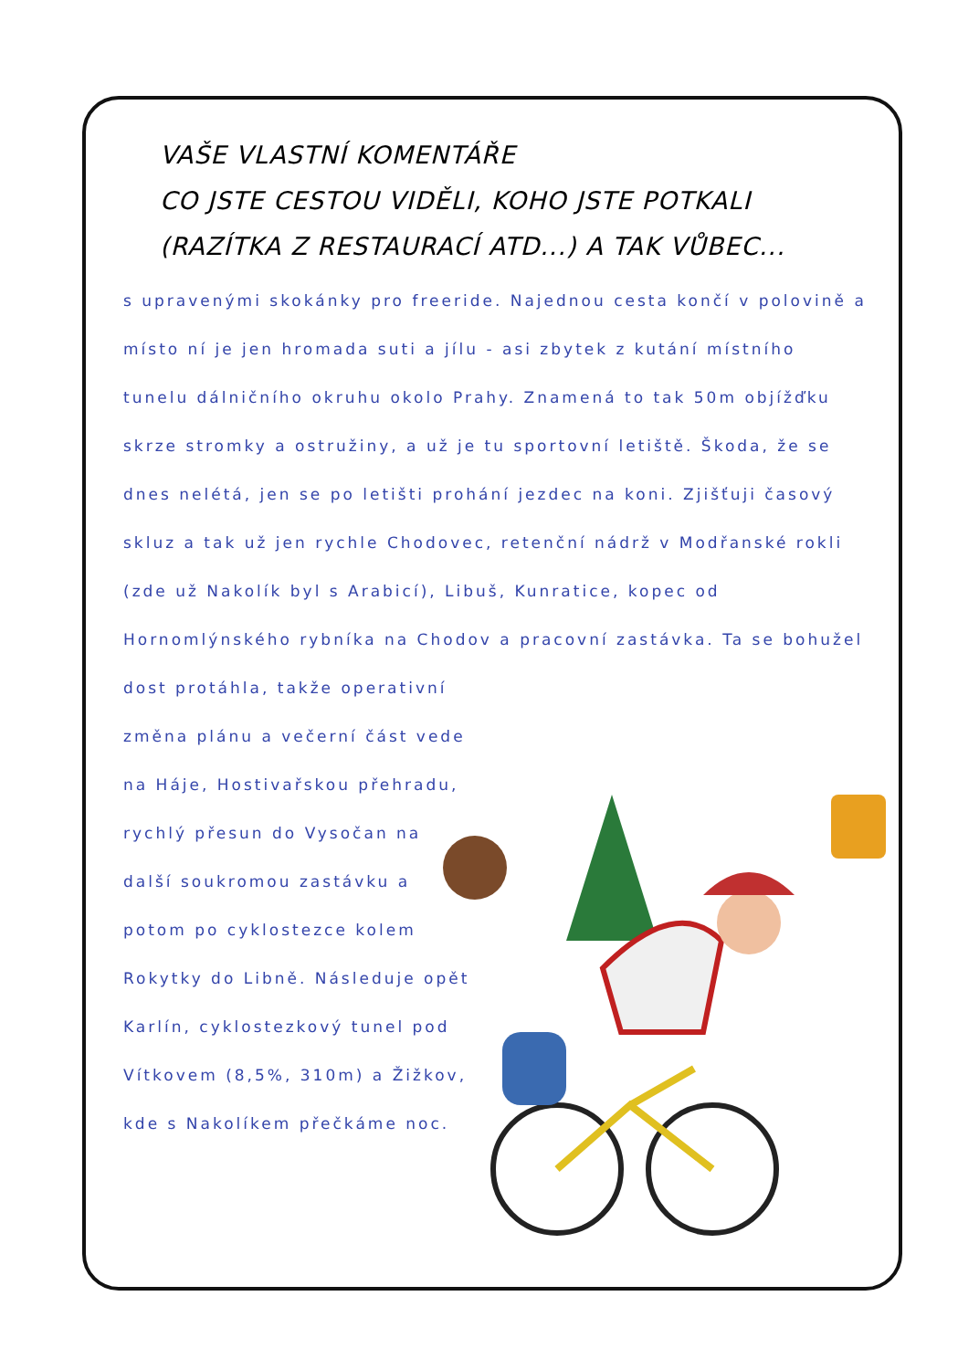VAŠE VLASTNÍ KOMENTÁŘE
CO JSTE CESTOU VIDĚLI, KOHO JSTE POTKALI
(RAZÍTKA Z RESTAURACÍ ATD...) A TAK VŮBEC...
s upravenými skokánky pro freeride. Najednou cesta končí v polovině a místo ní je jen hromada suti a jílu - asi zbytek z kutání místního tunelu dálničního okruhu okolo Prahy. Znamená to tak 50m objížďku skrze stromky a ostružiny, a už je tu sportovní letiště. Škoda, že se dnes nelétá, jen se po letišti prohání jezdec na koni. Zjišťuji časový skluz a tak už jen rychle Chodovec, retenční nádrž v Modřanské rokli (zde už Nakolík byl s Arabicí), Libuš, Kunratice, kopec od Hornomlýnského rybníka na Chodov a pracovní zastávka. Ta se bohužel dost protáhla, takže operativní
změna plánu a večerní část vede na Háje, Hostivařskou přehradu, rychlý přesun do Vysočan na další soukromou zastávku a potom po cyklostezce kolem Rokytky do Libně. Následuje opět Karlín, cyklostezkový tunel pod Vítkovem (8,5%, 310m) a Žižkov, kde s Nakolíkem přečkáme noc.